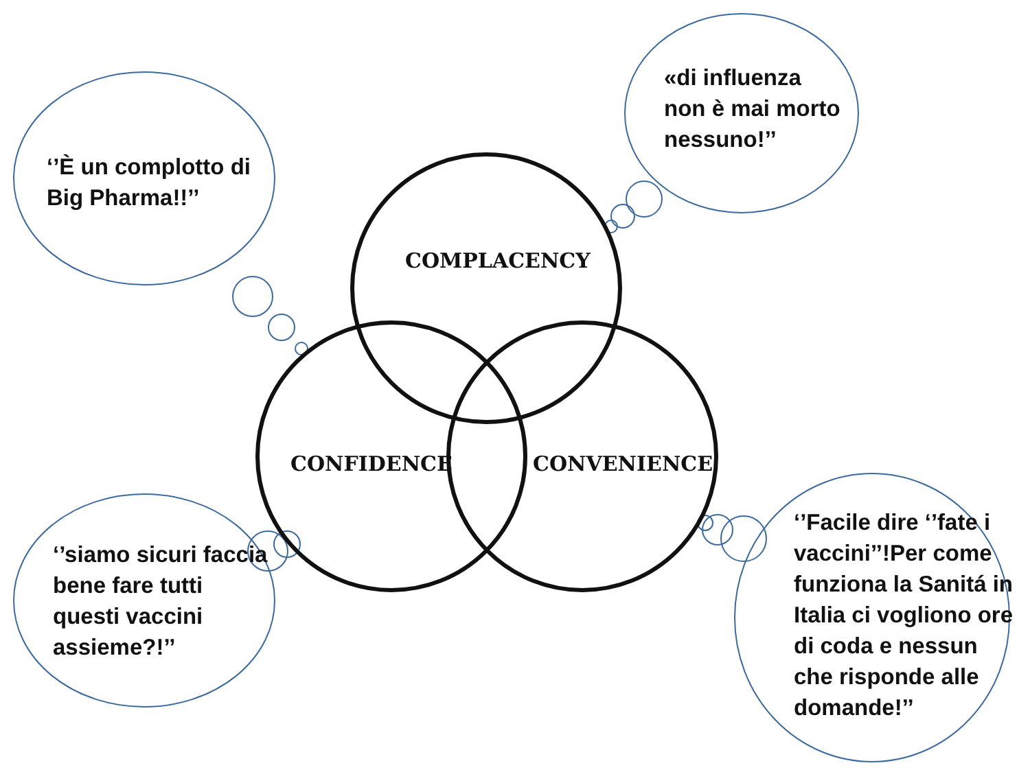‘’È un complotto di
Big Pharma!!’’
«di influenza
non è mai morto
nessuno!’’
COMPLACENCY
CONFIDENCE CONVENIENCE
‘’siamo sicuri faccia
bene fare tutti
questi vaccini
assieme?!’’
‘’Facile dire ‘’fate i
vaccini’’!Per come
funziona la Sanitá in
Italia ci vogliono ore
di coda e nessun
che risponde alle
domande!’’